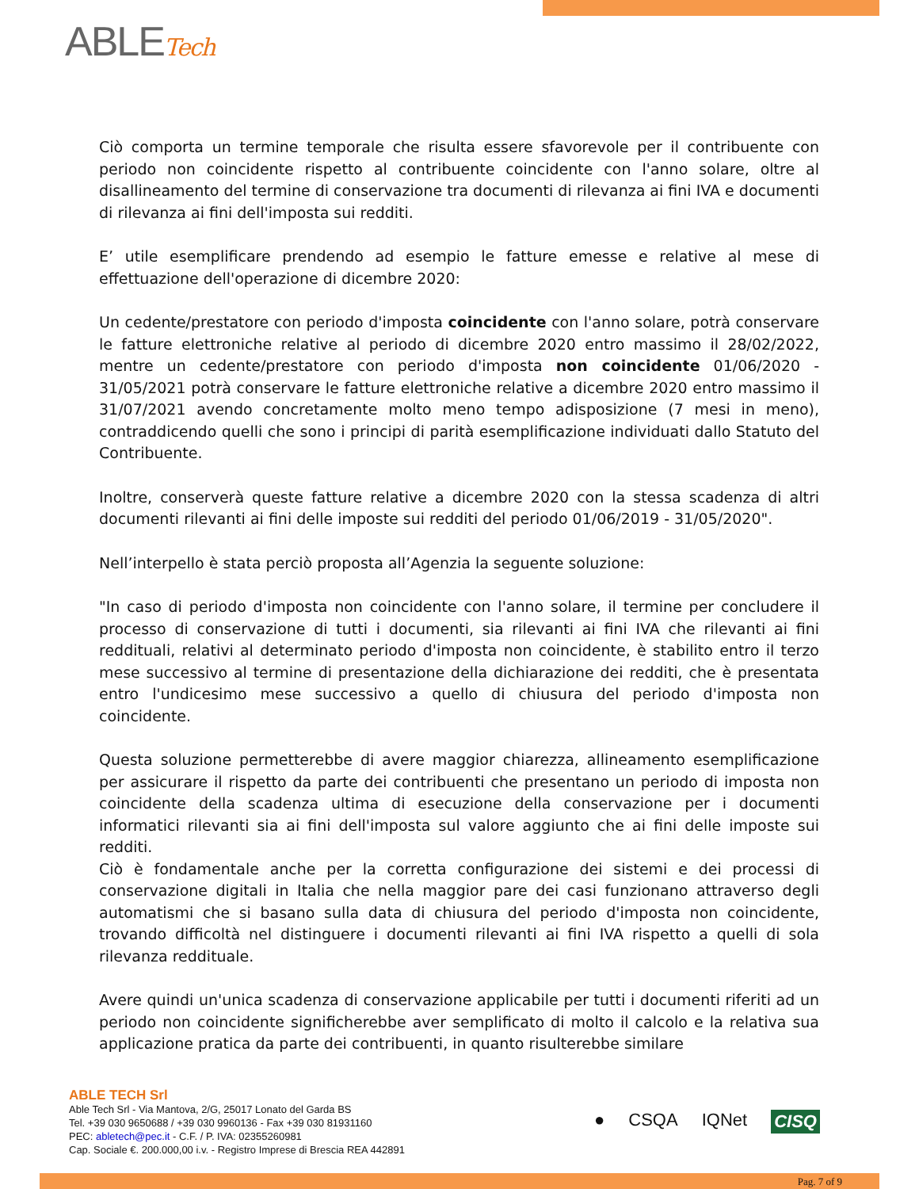ABLETech
Ciò comporta un termine temporale che risulta essere sfavorevole per il contribuente con periodo non coincidente rispetto al contribuente coincidente con l'anno solare, oltre al disallineamento del termine di conservazione tra documenti di rilevanza ai fini IVA e documenti di rilevanza ai fini dell'imposta sui redditi.
E’ utile esemplificare prendendo ad esempio le fatture emesse e relative al mese di effettuazione dell'operazione di dicembre 2020:
Un cedente/prestatore con periodo d'imposta coincidente con l'anno solare, potrà conservare le fatture elettroniche relative al periodo di dicembre 2020 entro massimo il 28/02/2022, mentre un cedente/prestatore con periodo d'imposta non coincidente 01/06/2020 - 31/05/2021 potrà conservare le fatture elettroniche relative a dicembre 2020 entro massimo il 31/07/2021 avendo concretamente molto meno tempo adisposizione (7 mesi in meno), contraddicendo quelli che sono i principi di parità esemplificazione individuati dallo Statuto del Contribuente.
Inoltre, conserverà queste fatture relative a dicembre 2020 con la stessa scadenza di altri documenti rilevanti ai fini delle imposte sui redditi del periodo 01/06/2019 - 31/05/2020".
Nell’interpello è stata perciò proposta all’Agenzia la seguente soluzione:
"In caso di periodo d'imposta non coincidente con l'anno solare, il termine per concludere il processo di conservazione di tutti i documenti, sia rilevanti ai fini IVA che rilevanti ai fini reddituali, relativi al determinato periodo d'imposta non coincidente, è stabilito entro il terzo mese successivo al termine di presentazione della dichiarazione dei redditi, che è presentata entro l'undicesimo mese successivo a quello di chiusura del periodo d'imposta non coincidente.
Questa soluzione permetterebbe di avere maggior chiarezza, allineamento esemplificazione per assicurare il rispetto da parte dei contribuenti che presentano un periodo di imposta non coincidente della scadenza ultima di esecuzione della conservazione per i documenti informatici rilevanti sia ai fini dell'imposta sul valore aggiunto che ai fini delle imposte sui redditi.
Ciò è fondamentale anche per la corretta configurazione dei sistemi e dei processi di conservazione digitali in Italia che nella maggior pare dei casi funzionano attraverso degli automatismi che si basano sulla data di chiusura del periodo d'imposta non coincidente, trovando difficoltà nel distinguere i documenti rilevanti ai fini IVA rispetto a quelli di sola rilevanza reddituale.
Avere quindi un'unica scadenza di conservazione applicabile per tutti i documenti riferiti ad un periodo non coincidente significherebbe aver semplificato di molto il calcolo e la relativa sua applicazione pratica da parte dei contribuenti, in quanto risulterebbe similare
ABLE TECH Srl
Able Tech Srl - Via Mantova, 2/G, 25017 Lonato del Garda BS
Tel. +39 030 9650688 / +39 030 9960136 - Fax +39 030 81931160
PEC: abletech@pec.it - C.F. / P. IVA: 02355260981
Cap. Sociale €. 200.000,00 i.v. - Registro Imprese di Brescia REA 442891
● CSQA IQNet CISQ
Pag. 7 of 9